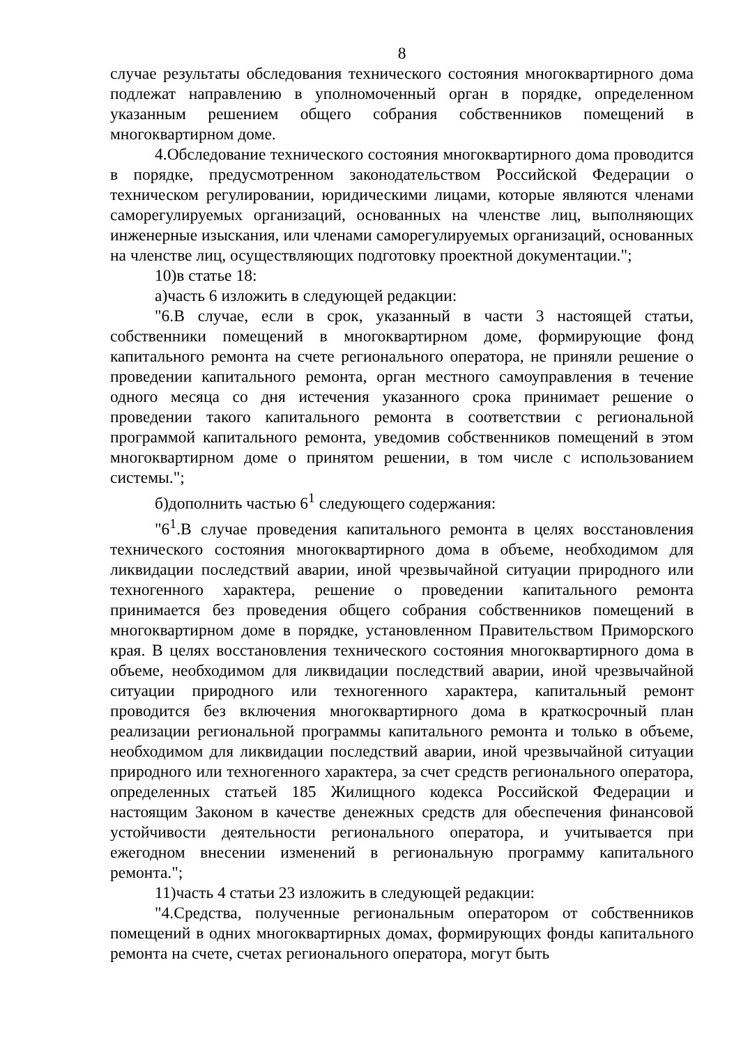8
случае результаты обследования технического состояния многоквартирного дома подлежат направлению в уполномоченный орган в порядке, определенном указанным решением общего собрания собственников помещений в многоквартирном доме.
4.Обследование технического состояния многоквартирного дома проводится в порядке, предусмотренном законодательством Российской Федерации о техническом регулировании, юридическими лицами, которые являются членами саморегулируемых организаций, основанных на членстве лиц, выполняющих инженерные изыскания, или членами саморегулируемых организаций, основанных на членстве лиц, осуществляющих подготовку проектной документации.";
10)в статье 18:
а)часть 6 изложить в следующей редакции:
"6.В случае, если в срок, указанный в части 3 настоящей статьи, собственники помещений в многоквартирном доме, формирующие фонд капитального ремонта на счете регионального оператора, не приняли решение о проведении капитального ремонта, орган местного самоуправления в течение одного месяца со дня истечения указанного срока принимает решение о проведении такого капитального ремонта в соответствии с региональной программой капитального ремонта, уведомив собственников помещений в этом многоквартирном доме о принятом решении, в том числе с использованием системы.";
б)дополнить частью 6<sup>1</sup> следующего содержания:
"6<sup>1</sup>.В случае проведения капитального ремонта в целях восстановления технического состояния многоквартирного дома в объеме, необходимом для ликвидации последствий аварии, иной чрезвычайной ситуации природного или техногенного характера, решение о проведении капитального ремонта принимается без проведения общего собрания собственников помещений в многоквартирном доме в порядке, установленном Правительством Приморского края. В целях восстановления технического состояния многоквартирного дома в объеме, необходимом для ликвидации последствий аварии, иной чрезвычайной ситуации природного или техногенного характера, капитальный ремонт проводится без включения многоквартирного дома в краткосрочный план реализации региональной программы капитального ремонта и только в объеме, необходимом для ликвидации последствий аварии, иной чрезвычайной ситуации природного или техногенного характера, за счет средств регионального оператора, определенных статьей 185 Жилищного кодекса Российской Федерации и настоящим Законом в качестве денежных средств для обеспечения финансовой устойчивости деятельности регионального оператора, и учитывается при ежегодном внесении изменений в региональную программу капитального ремонта.";
11)часть 4 статьи 23 изложить в следующей редакции:
"4.Средства, полученные региональным оператором от собственников помещений в одних многоквартирных домах, формирующих фонды капитального ремонта на счете, счетах регионального оператора, могут быть